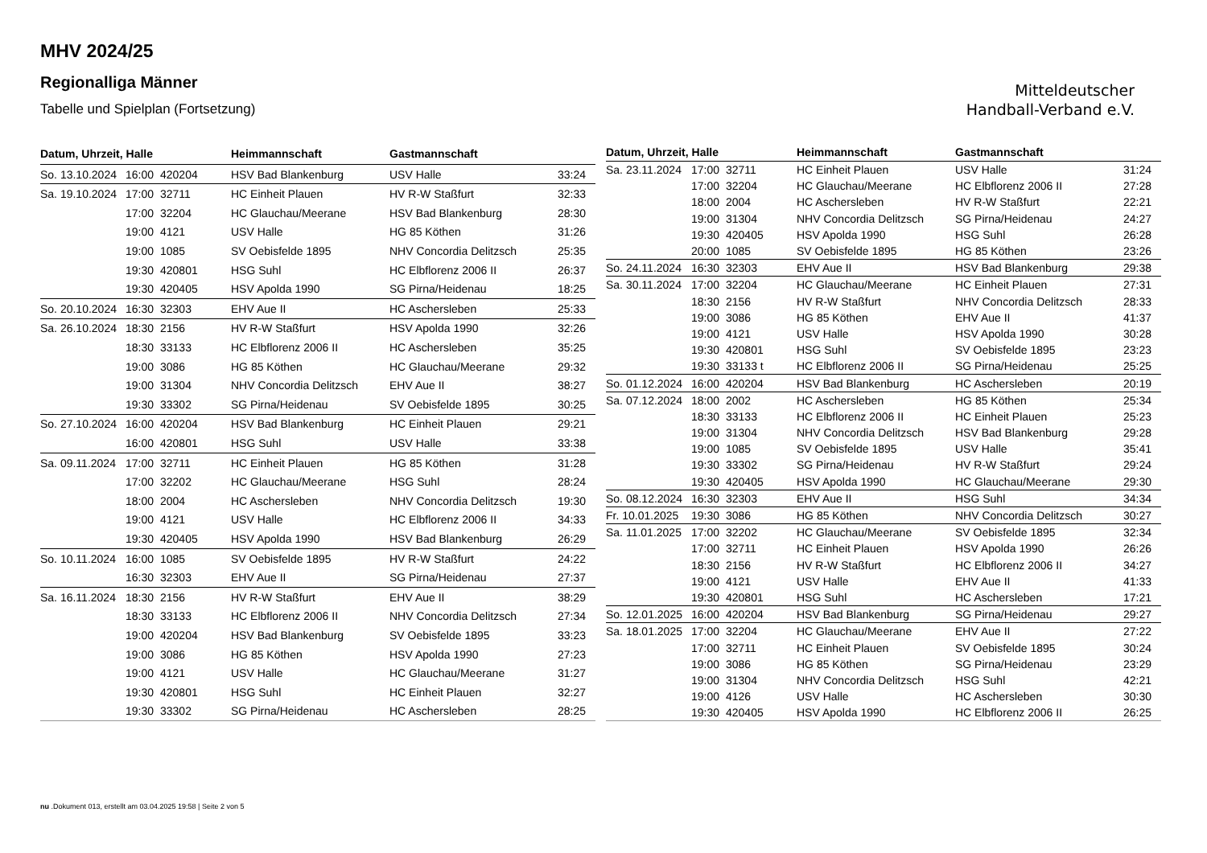MHV 2024/25
Regionalliga Männer
Tabelle und Spielplan (Fortsetzung)
Mitteldeutscher
Handball-Verband e.V.
| Datum, Uhrzeit, Halle | | | Heimmannschaft | Gastmannschaft | |
| --- | --- | --- | --- | --- | --- |
| So. 13.10.2024 | 16:00 | 420204 | HSV Bad Blankenburg | USV Halle | 33:24 |
| Sa. 19.10.2024 | 17:00 | 32711 | HC Einheit Plauen | HV R-W Staßfurt | 32:33 |
| | 17:00 | 32204 | HC Glauchau/Meerane | HSV Bad Blankenburg | 28:30 |
| | 19:00 | 4121 | USV Halle | HG 85 Köthen | 31:26 |
| | 19:00 | 1085 | SV Oebisfelde 1895 | NHV Concordia Delitzsch | 25:35 |
| | 19:30 | 420801 | HSG Suhl | HC Elbflorenz 2006 II | 26:37 |
| | 19:30 | 420405 | HSV Apolda 1990 | SG Pirna/Heidenau | 18:25 |
| So. 20.10.2024 | 16:30 | 32303 | EHV Aue II | HC Aschersleben | 25:33 |
| Sa. 26.10.2024 | 18:30 | 2156 | HV R-W Staßfurt | HSV Apolda 1990 | 32:26 |
| | 18:30 | 33133 | HC Elbflorenz 2006 II | HC Aschersleben | 35:25 |
| | 19:00 | 3086 | HG 85 Köthen | HC Glauchau/Meerane | 29:32 |
| | 19:00 | 31304 | NHV Concordia Delitzsch | EHV Aue II | 38:27 |
| | 19:30 | 33302 | SG Pirna/Heidenau | SV Oebisfelde 1895 | 30:25 |
| So. 27.10.2024 | 16:00 | 420204 | HSV Bad Blankenburg | HC Einheit Plauen | 29:21 |
| | 16:00 | 420801 | HSG Suhl | USV Halle | 33:38 |
| Sa. 09.11.2024 | 17:00 | 32711 | HC Einheit Plauen | HG 85 Köthen | 31:28 |
| | 17:00 | 32202 | HC Glauchau/Meerane | HSG Suhl | 28:24 |
| | 18:00 | 2004 | HC Aschersleben | NHV Concordia Delitzsch | 19:30 |
| | 19:00 | 4121 | USV Halle | HC Elbflorenz 2006 II | 34:33 |
| | 19:30 | 420405 | HSV Apolda 1990 | HSV Bad Blankenburg | 26:29 |
| So. 10.11.2024 | 16:00 | 1085 | SV Oebisfelde 1895 | HV R-W Staßfurt | 24:22 |
| | 16:30 | 32303 | EHV Aue II | SG Pirna/Heidenau | 27:37 |
| Sa. 16.11.2024 | 18:30 | 2156 | HV R-W Staßfurt | EHV Aue II | 38:29 |
| | 18:30 | 33133 | HC Elbflorenz 2006 II | NHV Concordia Delitzsch | 27:34 |
| | 19:00 | 420204 | HSV Bad Blankenburg | SV Oebisfelde 1895 | 33:23 |
| | 19:00 | 3086 | HG 85 Köthen | HSV Apolda 1990 | 27:23 |
| | 19:00 | 4121 | USV Halle | HC Glauchau/Meerane | 31:27 |
| | 19:30 | 420801 | HSG Suhl | HC Einheit Plauen | 32:27 |
| | 19:30 | 33302 | SG Pirna/Heidenau | HC Aschersleben | 28:25 |
| Datum, Uhrzeit, Halle | | | Heimmannschaft | Gastmannschaft | |
| --- | --- | --- | --- | --- | --- |
| Sa. 23.11.2024 | 17:00 | 32711 | HC Einheit Plauen | USV Halle | 31:24 |
| | 17:00 | 32204 | HC Glauchau/Meerane | HC Elbflorenz 2006 II | 27:28 |
| | 18:00 | 2004 | HC Aschersleben | HV R-W Staßfurt | 22:21 |
| | 19:00 | 31304 | NHV Concordia Delitzsch | SG Pirna/Heidenau | 24:27 |
| | 19:30 | 420405 | HSV Apolda 1990 | HSG Suhl | 26:28 |
| | 20:00 | 1085 | SV Oebisfelde 1895 | HG 85 Köthen | 23:26 |
| So. 24.11.2024 | 16:30 | 32303 | EHV Aue II | HSV Bad Blankenburg | 29:38 |
| Sa. 30.11.2024 | 17:00 | 32204 | HC Glauchau/Meerane | HC Einheit Plauen | 27:31 |
| | 18:30 | 2156 | HV R-W Staßfurt | NHV Concordia Delitzsch | 28:33 |
| | 19:00 | 3086 | HG 85 Köthen | EHV Aue II | 41:37 |
| | 19:00 | 4121 | USV Halle | HSV Apolda 1990 | 30:28 |
| | 19:30 | 420801 | HSG Suhl | SV Oebisfelde 1895 | 23:23 |
| | 19:30 | 33133 t | HC Elbflorenz 2006 II | SG Pirna/Heidenau | 25:25 |
| So. 01.12.2024 | 16:00 | 420204 | HSV Bad Blankenburg | HC Aschersleben | 20:19 |
| Sa. 07.12.2024 | 18:00 | 2002 | HC Aschersleben | HG 85 Köthen | 25:34 |
| | 18:30 | 33133 | HC Elbflorenz 2006 II | HC Einheit Plauen | 25:23 |
| | 19:00 | 31304 | NHV Concordia Delitzsch | HSV Bad Blankenburg | 29:28 |
| | 19:00 | 1085 | SV Oebisfelde 1895 | USV Halle | 35:41 |
| | 19:30 | 33302 | SG Pirna/Heidenau | HV R-W Staßfurt | 29:24 |
| | 19:30 | 420405 | HSV Apolda 1990 | HC Glauchau/Meerane | 29:30 |
| So. 08.12.2024 | 16:30 | 32303 | EHV Aue II | HSG Suhl | 34:34 |
| Fr. 10.01.2025 | 19:30 | 3086 | HG 85 Köthen | NHV Concordia Delitzsch | 30:27 |
| Sa. 11.01.2025 | 17:00 | 32202 | HC Glauchau/Meerane | SV Oebisfelde 1895 | 32:34 |
| | 17:00 | 32711 | HC Einheit Plauen | HSV Apolda 1990 | 26:26 |
| | 18:30 | 2156 | HV R-W Staßfurt | HC Elbflorenz 2006 II | 34:27 |
| | 19:00 | 4121 | USV Halle | EHV Aue II | 41:33 |
| | 19:30 | 420801 | HSG Suhl | HC Aschersleben | 17:21 |
| So. 12.01.2025 | 16:00 | 420204 | HSV Bad Blankenburg | SG Pirna/Heidenau | 29:27 |
| Sa. 18.01.2025 | 17:00 | 32204 | HC Glauchau/Meerane | EHV Aue II | 27:22 |
| | 17:00 | 32711 | HC Einheit Plauen | SV Oebisfelde 1895 | 30:24 |
| | 19:00 | 3086 | HG 85 Köthen | SG Pirna/Heidenau | 23:29 |
| | 19:00 | 31304 | NHV Concordia Delitzsch | HSG Suhl | 42:21 |
| | 19:00 | 4126 | USV Halle | HC Aschersleben | 30:30 |
| | 19:30 | 420405 | HSV Apolda 1990 | HC Elbflorenz 2006 II | 26:25 |
nu .Dokument 013, erstellt am 03.04.2025 19:58 | Seite 2 von 5